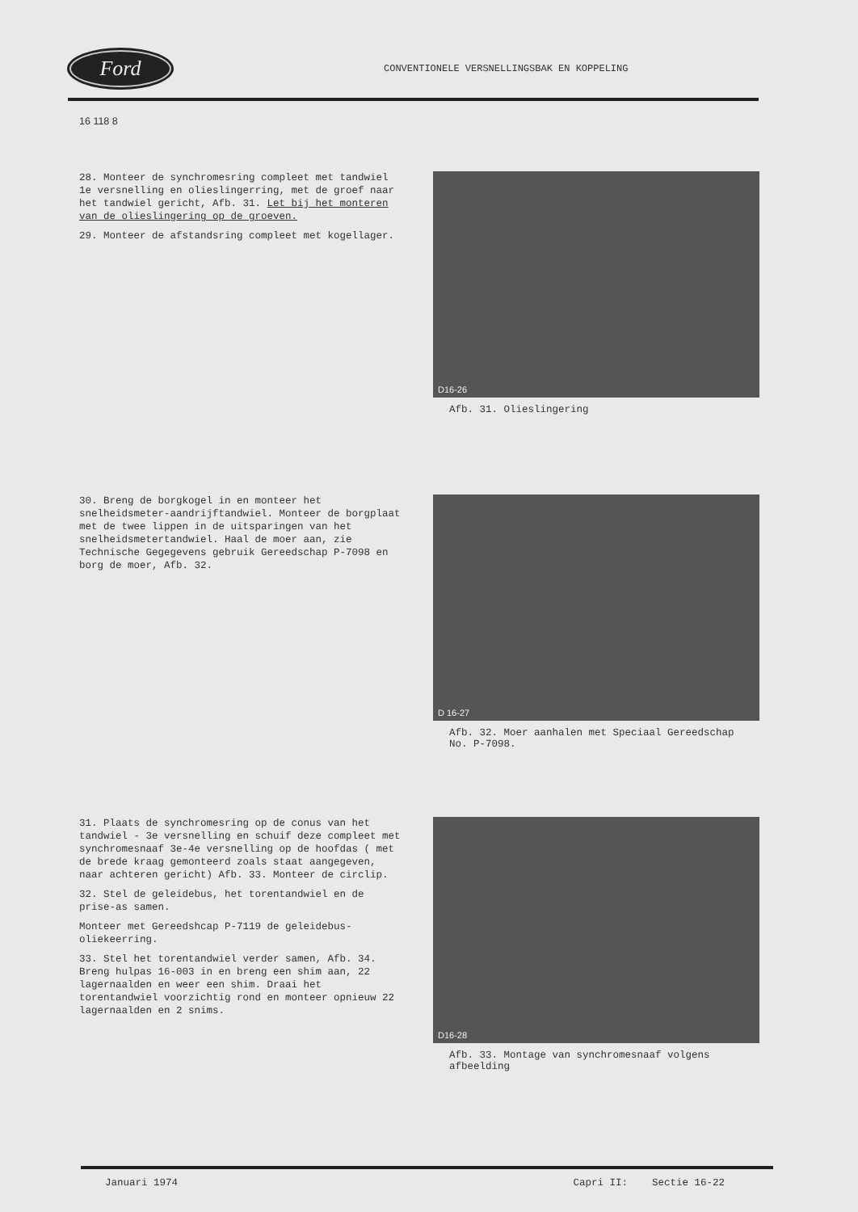Ford
CONVENTIONELE VERSNELLINGSBAK EN KOPPELING
16 118 8
28. Monteer de synchromesring compleet met tandwiel 1e versnelling en olieslingerring, met de groef naar het tandwiel gericht, Afb. 31. Let bij het monteren van de olieslingering op de groeven.
29. Monteer de afstandsring compleet met kogellager.
D16-26
Afb. 31. Olieslingering
30. Breng de borgkogel in en monteer het snelheidsmeter-aandrijftandwiel. Monteer de borgplaat met de twee lippen in de uitsparingen van het snelheidsmetertandwiel. Haal de moer aan, zie Technische Gegegevens gebruik Gereedschap P-7098 en borg de moer, Afb. 32.
D 16-27
Afb. 32. Moer aanhalen met Speciaal Gereedschap No. P-7098.
31. Plaats de synchromesring op de conus van het tandwiel - 3e versnelling en schuif deze compleet met synchromesnaaf 3e-4e versnelling op de hoofdas ( met de brede kraag gemonteerd zoals staat aangegeven, naar achteren gericht) Afb. 33. Monteer de circlip.
32. Stel de geleidebus, het torentandwiel en de prise-as samen.
Monteer met Gereedshcap P-7119 de geleidebus-oliekeerring.
33. Stel het torentandwiel verder samen, Afb. 34. Breng hulpas 16-003 in en breng een shim aan, 22 lagernaalden en weer een shim. Draai het torentandwiel voorzichtig rond en monteer opnieuw 22 lagernaalden en 2 snims.
D16-28
Afb. 33. Montage van synchromesnaaf volgens afbeelding
Januari 1974 Capri II: Sectie 16-22